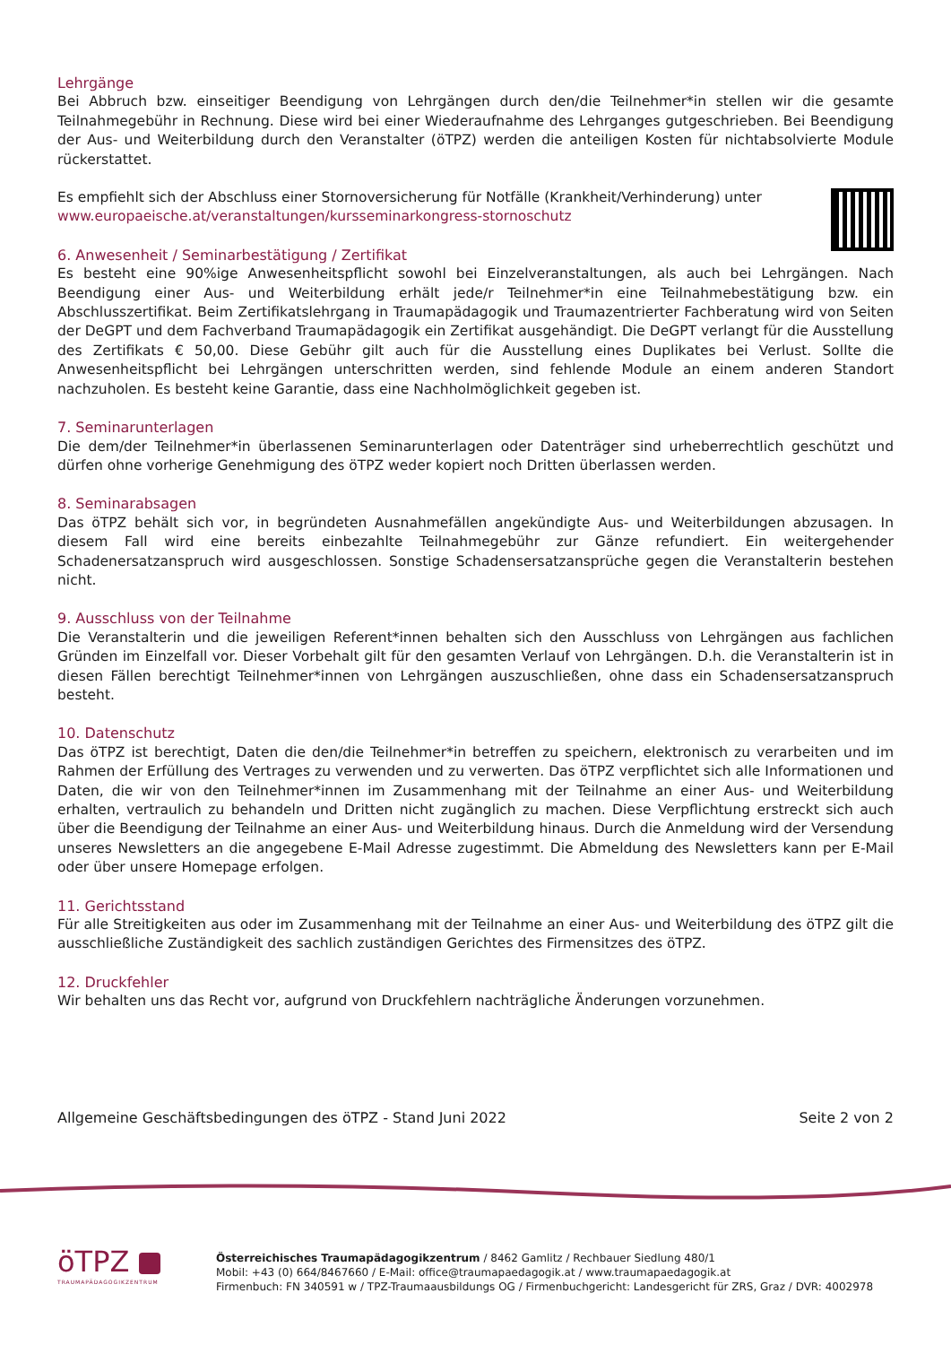Lehrgänge
Bei Abbruch bzw. einseitiger Beendigung von Lehrgängen durch den/die Teilnehmer*in stellen wir die gesamte Teilnahmegebühr in Rechnung. Diese wird bei einer Wiederaufnahme des Lehrganges gutgeschrieben. Bei Beendigung der Aus- und Weiterbildung durch den Veranstalter (öTPZ) werden die anteiligen Kosten für nichtabsolvierte Module rückerstattet.
Es empfiehlt sich der Abschluss einer Stornoversicherung für Notfälle (Krankheit/Verhinderung) unter
www.europaeische.at/veranstaltungen/kursseminarkongress-stornoschutz
6. Anwesenheit / Seminarbestätigung / Zertifikat
Es besteht eine 90%ige Anwesenheitspflicht sowohl bei Einzelveranstaltungen, als auch bei Lehrgängen. Nach Beendigung einer Aus- und Weiterbildung erhält jede/r Teilnehmer*in eine Teilnahmebestätigung bzw. ein Abschlusszertifikat. Beim Zertifikatslehrgang in Traumapädagogik und Traumazentrierter Fachberatung wird von Seiten der DeGPT und dem Fachverband Traumapädagogik ein Zertifikat ausgehändigt. Die DeGPT verlangt für die Ausstellung des Zertifikats € 50,00. Diese Gebühr gilt auch für die Ausstellung eines Duplikates bei Verlust. Sollte die Anwesenheitspflicht bei Lehrgängen unterschritten werden, sind fehlende Module an einem anderen Standort nachzuholen. Es besteht keine Garantie, dass eine Nachholmöglichkeit gegeben ist.
7. Seminarunterlagen
Die dem/der Teilnehmer*in überlassenen Seminarunterlagen oder Datenträger sind urheberrechtlich geschützt und dürfen ohne vorherige Genehmigung des öTPZ weder kopiert noch Dritten überlassen werden.
8. Seminarabsagen
Das öTPZ behält sich vor, in begründeten Ausnahmefällen angekündigte Aus- und Weiterbildungen abzusagen. In diesem Fall wird eine bereits einbezahlte Teilnahmegebühr zur Gänze refundiert. Ein weitergehender Schadenersatzanspruch wird ausgeschlossen. Sonstige Schadensersatzansprüche gegen die Veranstalterin bestehen nicht.
9. Ausschluss von der Teilnahme
Die Veranstalterin und die jeweiligen Referent*innen behalten sich den Ausschluss von Lehrgängen aus fachlichen Gründen im Einzelfall vor. Dieser Vorbehalt gilt für den gesamten Verlauf von Lehrgängen. D.h. die Veranstalterin ist in diesen Fällen berechtigt Teilnehmer*innen von Lehrgängen auszuschließen, ohne dass ein Schadensersatzanspruch besteht.
10. Datenschutz
Das öTPZ ist berechtigt, Daten die den/die Teilnehmer*in betreffen zu speichern, elektronisch zu verarbeiten und im Rahmen der Erfüllung des Vertrages zu verwenden und zu verwerten. Das öTPZ verpflichtet sich alle Informationen und Daten, die wir von den Teilnehmer*innen im Zusammenhang mit der Teilnahme an einer Aus- und Weiterbildung erhalten, vertraulich zu behandeln und Dritten nicht zugänglich zu machen. Diese Verpflichtung erstreckt sich auch über die Beendigung der Teilnahme an einer Aus- und Weiterbildung hinaus. Durch die Anmeldung wird der Versendung unseres Newsletters an die angegebene E-Mail Adresse zugestimmt. Die Abmeldung des Newsletters kann per E-Mail oder über unsere Homepage erfolgen.
11. Gerichtsstand
Für alle Streitigkeiten aus oder im Zusammenhang mit der Teilnahme an einer Aus- und Weiterbildung des öTPZ gilt die ausschließliche Zuständigkeit des sachlich zuständigen Gerichtes des Firmensitzes des öTPZ.
12. Druckfehler
Wir behalten uns das Recht vor, aufgrund von Druckfehlern nachträgliche Änderungen vorzunehmen.
Allgemeine Geschäftsbedingungen des öTPZ - Stand Juni 2022 Seite 2 von 2
öTPZ
TRAUMAPÄDAGOGIKZENTRUM
Österreichisches Traumapädagogikzentrum / 8462 Gamlitz / Rechbauer Siedlung 480/1
Mobil: +43 (0) 664/8467660 / E-Mail: office@traumapaedagogik.at / www.traumapaedagogik.at
Firmenbuch: FN 340591 w / TPZ-Traumaausbildungs OG / Firmenbuchgericht: Landesgericht für ZRS, Graz / DVR: 4002978